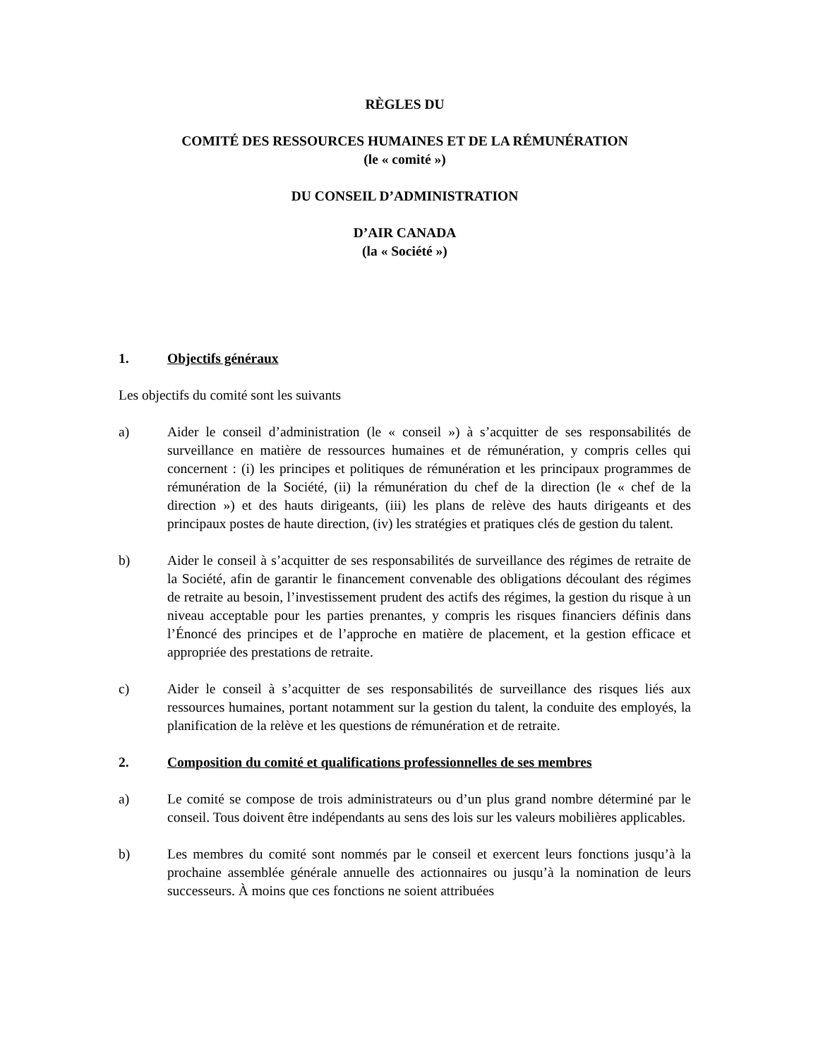RÈGLES DU
COMITÉ DES RESSOURCES HUMAINES ET DE LA RÉMUNÉRATION
(le « comité »)
DU CONSEIL D’ADMINISTRATION
D’AIR CANADA
(la « Société »)
1. Objectifs généraux
Les objectifs du comité sont les suivants
a) Aider le conseil d’administration (le « conseil ») à s’acquitter de ses responsabilités de surveillance en matière de ressources humaines et de rémunération, y compris celles qui concernent : (i) les principes et politiques de rémunération et les principaux programmes de rémunération de la Société, (ii) la rémunération du chef de la direction (le « chef de la direction ») et des hauts dirigeants, (iii) les plans de relève des hauts dirigeants et des principaux postes de haute direction, (iv) les stratégies et pratiques clés de gestion du talent.
b) Aider le conseil à s’acquitter de ses responsabilités de surveillance des régimes de retraite de la Société, afin de garantir le financement convenable des obligations découlant des régimes de retraite au besoin, l’investissement prudent des actifs des régimes, la gestion du risque à un niveau acceptable pour les parties prenantes, y compris les risques financiers définis dans l’Énoncé des principes et de l’approche en matière de placement, et la gestion efficace et appropriée des prestations de retraite.
c) Aider le conseil à s’acquitter de ses responsabilités de surveillance des risques liés aux ressources humaines, portant notamment sur la gestion du talent, la conduite des employés, la planification de la relève et les questions de rémunération et de retraite.
2. Composition du comité et qualifications professionnelles de ses membres
a) Le comité se compose de trois administrateurs ou d’un plus grand nombre déterminé par le conseil. Tous doivent être indépendants au sens des lois sur les valeurs mobilières applicables.
b) Les membres du comité sont nommés par le conseil et exercent leurs fonctions jusqu’à la prochaine assemblée générale annuelle des actionnaires ou jusqu’à la nomination de leurs successeurs. À moins que ces fonctions ne soient attribuées